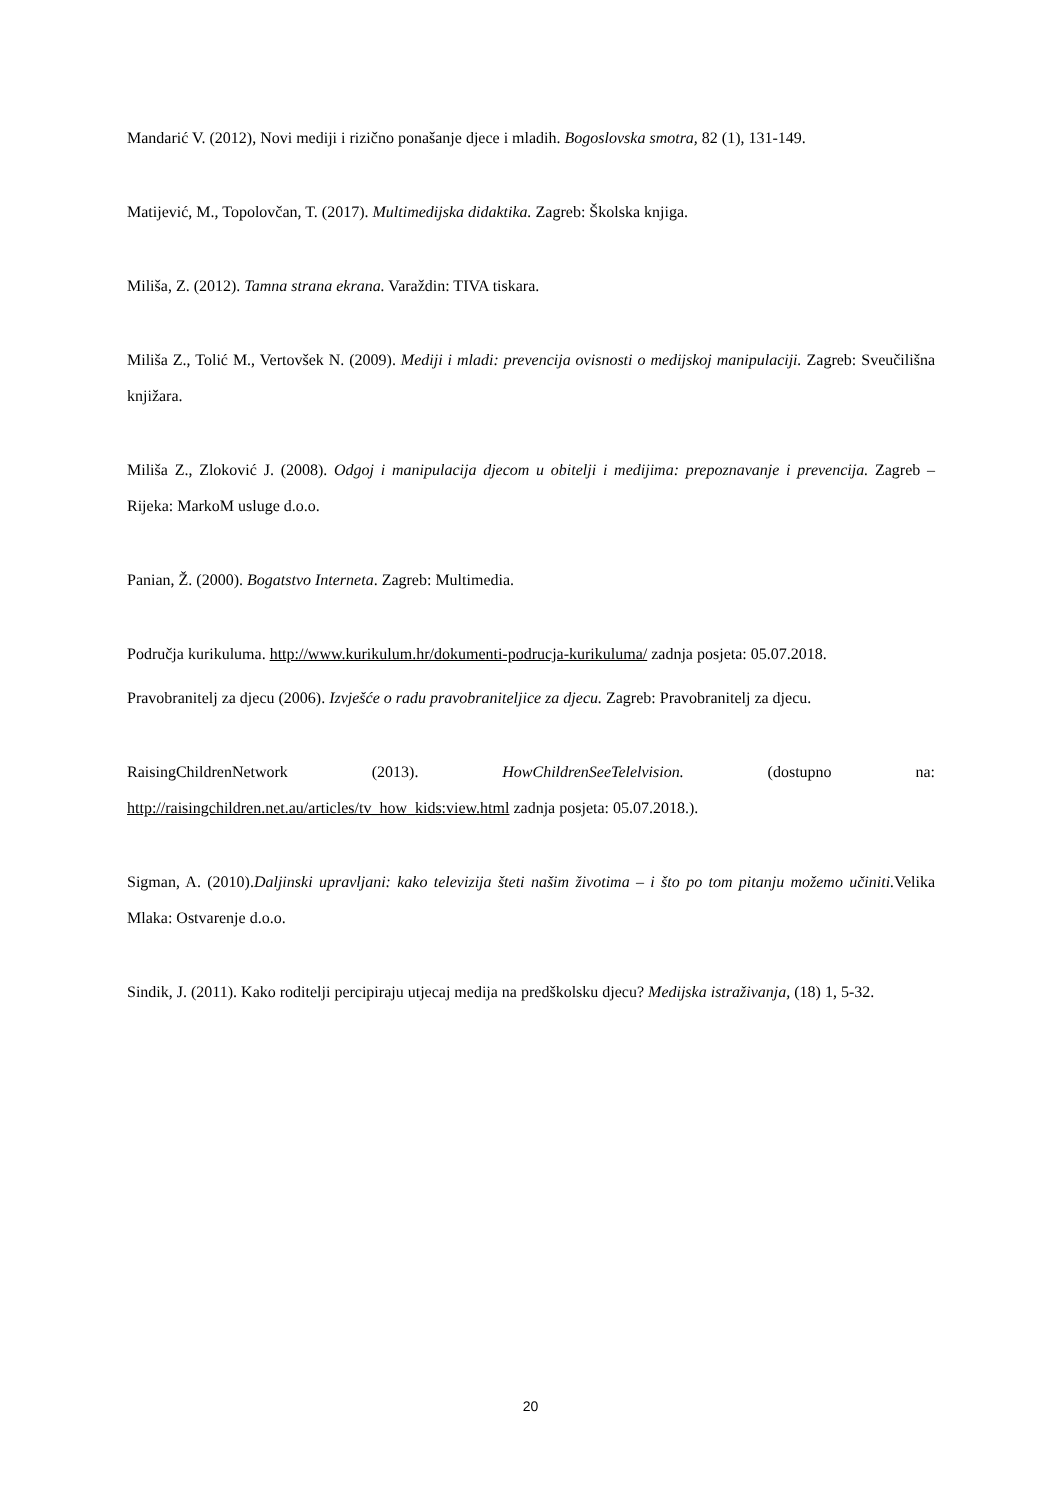Mandarić V. (2012), Novi mediji i rizično ponašanje djece i mladih. Bogoslovska smotra, 82 (1), 131-149.
Matijević, M., Topolovčan, T. (2017). Multimedijska didaktika. Zagreb: Školska knjiga.
Miliša, Z. (2012). Tamna strana ekrana. Varaždin: TIVA tiskara.
Miliša Z., Tolić M., Vertovšek N. (2009). Mediji i mladi: prevencija ovisnosti o medijskoj manipulaciji. Zagreb: Sveučilišna knjižara.
Miliša Z., Zloković J. (2008). Odgoj i manipulacija djecom u obitelji i medijima: prepoznavanje i prevencija. Zagreb – Rijeka: MarkoM usluge d.o.o.
Panian, Ž. (2000). Bogatstvo Interneta. Zagreb: Multimedia.
Područja kurikuluma. http://www.kurikulum.hr/dokumenti-podrucja-kurikuluma/ zadnja posjeta: 05.07.2018.
Pravobranitelj za djecu (2006). Izvješće o radu pravobraniteljice za djecu. Zagreb: Pravobranitelj za djecu.
RaisingChildrenNetwork (2013). HowChildrenSeeTelelvision. (dostupno na: http://raisingchildren.net.au/articles/tv_how_kids:view.html zadnja posjeta: 05.07.2018.).
Sigman, A. (2010).Daljinski upravljani: kako televizija šteti našim životima – i što po tom pitanju možemo učiniti. Velika Mlaka: Ostvarenje d.o.o.
Sindik, J. (2011). Kako roditelji percipiraju utjecaj medija na predškolsku djecu? Medijska istraživanja, (18) 1, 5-32.
20